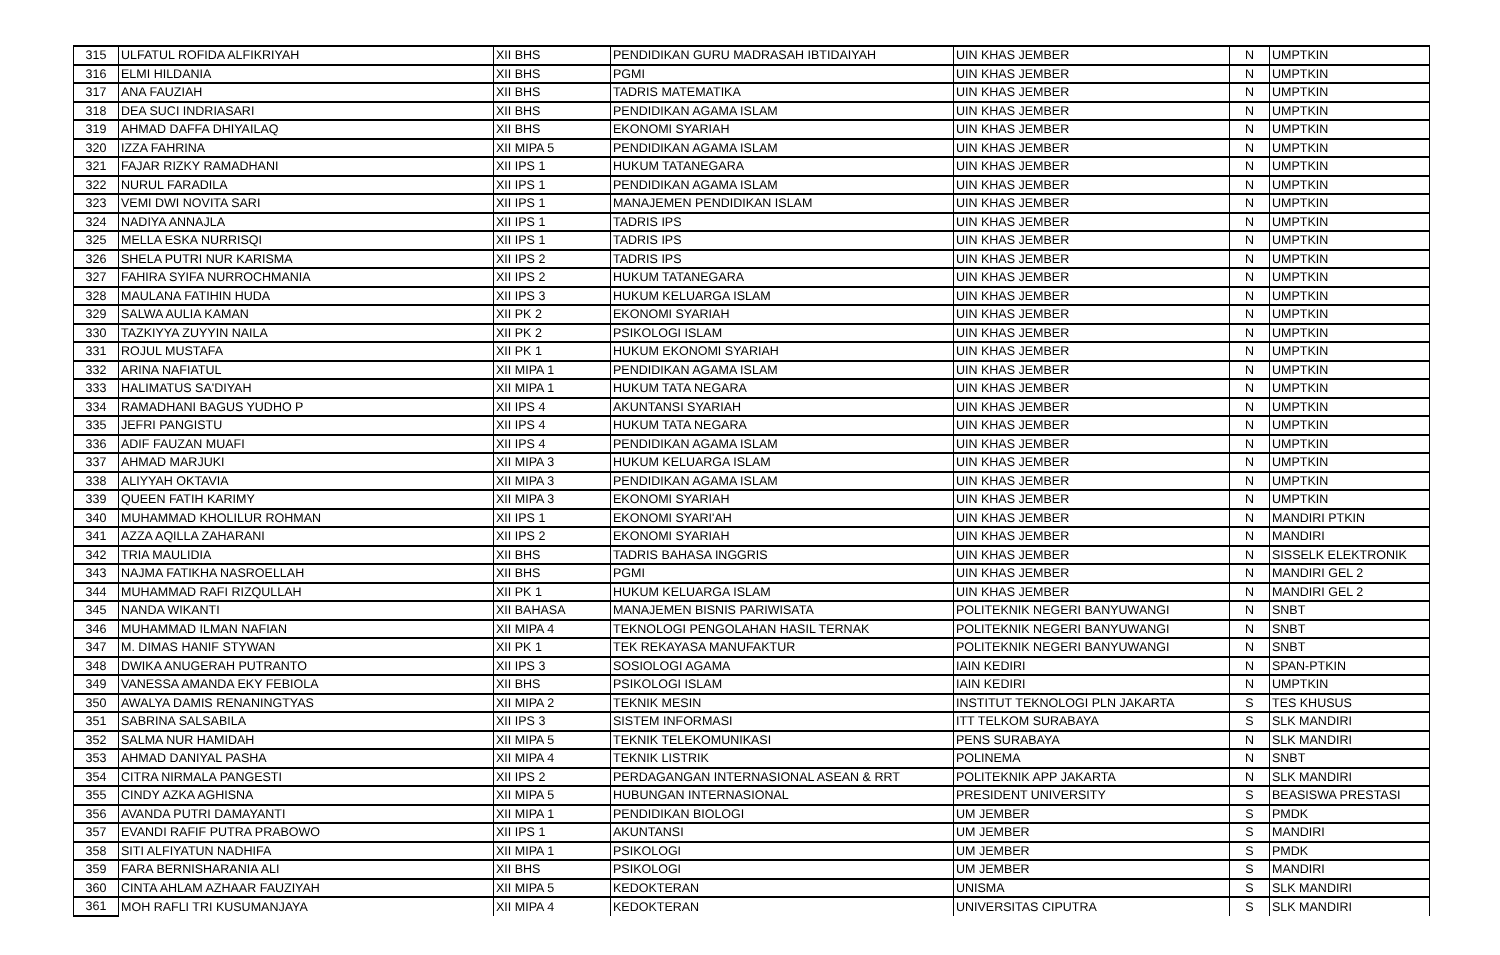| 315 | ULFATUL ROFIDA ALFIKRIYAH | XII BHS | PENDIDIKAN GURU MADRASAH IBTIDAIYAH | UIN KHAS JEMBER | N | UMPTKIN |
| 316 | ELMI HILDANIA | XII BHS | PGMI | UIN KHAS JEMBER | N | UMPTKIN |
| 317 | ANA FAUZIAH | XII BHS | TADRIS MATEMATIKA | UIN KHAS JEMBER | N | UMPTKIN |
| 318 | DEA SUCI INDRIASARI | XII BHS | PENDIDIKAN AGAMA ISLAM | UIN KHAS JEMBER | N | UMPTKIN |
| 319 | AHMAD DAFFA DHIYAILAQ | XII BHS | EKONOMI SYARIAH | UIN KHAS JEMBER | N | UMPTKIN |
| 320 | IZZA FAHRINA | XII MIPA 5 | PENDIDIKAN AGAMA ISLAM | UIN KHAS JEMBER | N | UMPTKIN |
| 321 | FAJAR RIZKY RAMADHANI | XII IPS 1 | HUKUM TATANEGARA | UIN KHAS JEMBER | N | UMPTKIN |
| 322 | NURUL FARADILA | XII IPS 1 | PENDIDIKAN AGAMA ISLAM | UIN KHAS JEMBER | N | UMPTKIN |
| 323 | VEMI DWI NOVITA SARI | XII IPS 1 | MANAJEMEN PENDIDIKAN ISLAM | UIN KHAS JEMBER | N | UMPTKIN |
| 324 | NADIYA ANNAJLA | XII IPS 1 | TADRIS IPS | UIN KHAS JEMBER | N | UMPTKIN |
| 325 | MELLA ESKA NURRISQI | XII IPS 1 | TADRIS IPS | UIN KHAS JEMBER | N | UMPTKIN |
| 326 | SHELA PUTRI NUR KARISMA | XII IPS 2 | TADRIS IPS | UIN KHAS JEMBER | N | UMPTKIN |
| 327 | FAHIRA SYIFA NURROCHMANIA | XII IPS 2 | HUKUM TATANEGARA | UIN KHAS JEMBER | N | UMPTKIN |
| 328 | MAULANA FATIHIN HUDA | XII IPS 3 | HUKUM KELUARGA ISLAM | UIN KHAS JEMBER | N | UMPTKIN |
| 329 | SALWA AULIA KAMAN | XII PK 2 | EKONOMI SYARIAH | UIN KHAS JEMBER | N | UMPTKIN |
| 330 | TAZKIYYA ZUYYIN NAILA | XII PK 2 | PSIKOLOGI ISLAM | UIN KHAS JEMBER | N | UMPTKIN |
| 331 | ROJUL MUSTAFA | XII PK 1 | HUKUM EKONOMI SYARIAH | UIN KHAS JEMBER | N | UMPTKIN |
| 332 | ARINA NAFIATUL | XII MIPA 1 | PENDIDIKAN AGAMA ISLAM | UIN KHAS JEMBER | N | UMPTKIN |
| 333 | HALIMATUS SA'DIYAH | XII MIPA 1 | HUKUM TATA NEGARA | UIN KHAS JEMBER | N | UMPTKIN |
| 334 | RAMADHANI BAGUS YUDHO P | XII IPS 4 | AKUNTANSI SYARIAH | UIN KHAS JEMBER | N | UMPTKIN |
| 335 | JEFRI PANGISTU | XII IPS 4 | HUKUM TATA NEGARA | UIN KHAS JEMBER | N | UMPTKIN |
| 336 | ADIF FAUZAN MUAFI | XII IPS 4 | PENDIDIKAN AGAMA ISLAM | UIN KHAS JEMBER | N | UMPTKIN |
| 337 | AHMAD MARJUKI | XII MIPA 3 | HUKUM KELUARGA ISLAM | UIN KHAS JEMBER | N | UMPTKIN |
| 338 | ALIYYAH OKTAVIA | XII MIPA 3 | PENDIDIKAN AGAMA ISLAM | UIN KHAS JEMBER | N | UMPTKIN |
| 339 | QUEEN FATIH KARIMY | XII MIPA 3 | EKONOMI SYARIAH | UIN KHAS JEMBER | N | UMPTKIN |
| 340 | MUHAMMAD KHOLILUR ROHMAN | XII IPS 1 | EKONOMI SYARI'AH | UIN KHAS JEMBER | N | MANDIRI PTKIN |
| 341 | AZZA AQILLA ZAHARANI | XII IPS 2 | EKONOMI SYARIAH | UIN KHAS JEMBER | N | MANDIRI |
| 342 | TRIA MAULIDIA | XII BHS | TADRIS BAHASA INGGRIS | UIN KHAS JEMBER | N | SISSELK ELEKTRONIK |
| 343 | NAJMA FATIKHA NASROELLAH | XII BHS | PGMI | UIN KHAS JEMBER | N | MANDIRI GEL 2 |
| 344 | MUHAMMAD RAFI RIZQULLAH | XII PK 1 | HUKUM KELUARGA ISLAM | UIN KHAS JEMBER | N | MANDIRI GEL 2 |
| 345 | NANDA WIKANTI | XII BAHASA | MANAJEMEN BISNIS PARIWISATA | POLITEKNIK NEGERI BANYUWANGI | N | SNBT |
| 346 | MUHAMMAD ILMAN NAFIAN | XII MIPA 4 | TEKNOLOGI PENGOLAHAN HASIL TERNAK | POLITEKNIK NEGERI BANYUWANGI | N | SNBT |
| 347 | M. DIMAS HANIF STYWAN | XII PK 1 | TEK REKAYASA MANUFAKTUR | POLITEKNIK NEGERI BANYUWANGI | N | SNBT |
| 348 | DWIKA ANUGERAH PUTRANTO | XII IPS 3 | SOSIOLOGI AGAMA | IAIN KEDIRI | N | SPAN-PTKIN |
| 349 | VANESSA AMANDA EKY FEBIOLA | XII BHS | PSIKOLOGI ISLAM | IAIN KEDIRI | N | UMPTKIN |
| 350 | AWALYA DAMIS RENANINGTYAS | XII MIPA 2 | TEKNIK MESIN | INSTITUT TEKNOLOGI PLN JAKARTA | S | TES KHUSUS |
| 351 | SABRINA SALSABILA | XII IPS 3 | SISTEM INFORMASI | ITT TELKOM SURABAYA | S | SLK MANDIRI |
| 352 | SALMA NUR HAMIDAH | XII MIPA 5 | TEKNIK TELEKOMUNIKASI | PENS SURABAYA | N | SLK MANDIRI |
| 353 | AHMAD DANIYAL PASHA | XII MIPA 4 | TEKNIK LISTRIK | POLINEMA | N | SNBT |
| 354 | CITRA NIRMALA PANGESTI | XII IPS 2 | PERDAGANGAN INTERNASIONAL ASEAN & RRT | POLITEKNIK APP JAKARTA | N | SLK MANDIRI |
| 355 | CINDY AZKA AGHISNA | XII MIPA 5 | HUBUNGAN INTERNASIONAL | PRESIDENT UNIVERSITY | S | BEASISWA PRESTASI |
| 356 | AVANDA PUTRI DAMAYANTI | XII MIPA 1 | PENDIDIKAN BIOLOGI | UM JEMBER | S | PMDK |
| 357 | EVANDI RAFIF PUTRA PRABOWO | XII IPS 1 | AKUNTANSI | UM JEMBER | S | MANDIRI |
| 358 | SITI ALFIYATUN NADHIFA | XII MIPA 1 | PSIKOLOGI | UM JEMBER | S | PMDK |
| 359 | FARA BERNISHARANIA ALI | XII BHS | PSIKOLOGI | UM JEMBER | S | MANDIRI |
| 360 | CINTA AHLAM AZHAAR FAUZIYAH | XII MIPA 5 | KEDOKTERAN | UNISMA | S | SLK MANDIRI |
| 361 | MOH RAFLI TRI KUSUMANJAYA | XII MIPA 4 | KEDOKTERAN | UNIVERSITAS CIPUTRA | S | SLK MANDIRI |